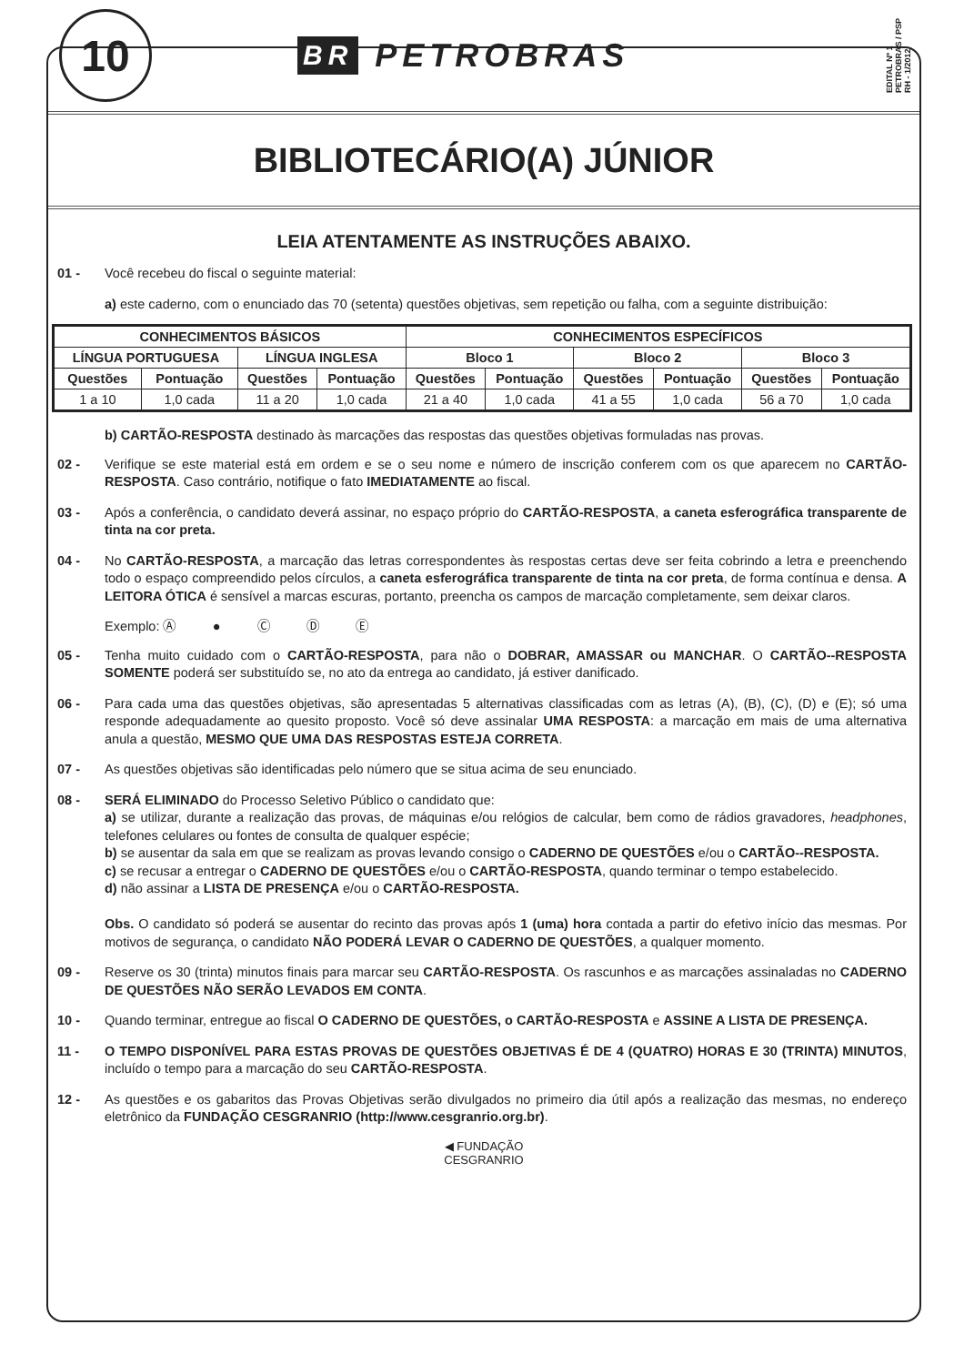10
BR PETROBRAS
EDITAL Nº 1
PETROBRAS / PSP
RH - 1/2012
BIBLIOTECÁRIO(A) JÚNIOR
LEIA ATENTAMENTE AS INSTRUÇÕES ABAIXO.
01 - Você recebeu do fiscal o seguinte material:
a) este caderno, com o enunciado das 70 (setenta) questões objetivas, sem repetição ou falha, com a seguinte distribuição:
| CONHECIMENTOS BÁSICOS | | | | CONHECIMENTOS ESPECÍFICOS | | | | | |
| --- | --- | --- | --- | --- | --- | --- | --- | --- | --- |
| LÍNGUA PORTUGUESA | | LÍNGUA INGLESA | | Bloco 1 | | Bloco 2 | | Bloco 3 | |
| Questões | Pontuação | Questões | Pontuação | Questões | Pontuação | Questões | Pontuação | Questões | Pontuação |
| 1 a 10 | 1,0 cada | 11 a 20 | 1,0 cada | 21 a 40 | 1,0 cada | 41 a 55 | 1,0 cada | 56 a 70 | 1,0 cada |
b) CARTÃO-RESPOSTA destinado às marcações das respostas das questões objetivas formuladas nas provas.
02 - Verifique se este material está em ordem e se o seu nome e número de inscrição conferem com os que aparecem no CARTÃO-RESPOSTA. Caso contrário, notifique o fato IMEDIATAMENTE ao fiscal.
03 - Após a conferência, o candidato deverá assinar, no espaço próprio do CARTÃO-RESPOSTA, a caneta esferográfica transparente de tinta na cor preta.
04 - No CARTÃO-RESPOSTA, a marcação das letras correspondentes às respostas certas deve ser feita cobrindo a letra e preenchendo todo o espaço compreendido pelos círculos, a caneta esferográfica transparente de tinta na cor preta, de forma contínua e densa. A LEITORA ÓTICA é sensível a marcas escuras, portanto, preencha os campos de marcação completamente, sem deixar claros.
Exemplo: Ⓐ ● Ⓒ Ⓓ Ⓔ
05 - Tenha muito cuidado com o CARTÃO-RESPOSTA, para não o DOBRAR, AMASSAR ou MANCHAR. O CARTÃO--RESPOSTA SOMENTE poderá ser substituído se, no ato da entrega ao candidato, já estiver danificado.
06 - Para cada uma das questões objetivas, são apresentadas 5 alternativas classificadas com as letras (A), (B), (C), (D) e (E); só uma responde adequadamente ao quesito proposto. Você só deve assinalar UMA RESPOSTA: a marcação em mais de uma alternativa anula a questão, MESMO QUE UMA DAS RESPOSTAS ESTEJA CORRETA.
07 - As questões objetivas são identificadas pelo número que se situa acima de seu enunciado.
08 - SERÁ ELIMINADO do Processo Seletivo Público o candidato que:
a) se utilizar, durante a realização das provas, de máquinas e/ou relógios de calcular, bem como de rádios gravadores, headphones, telefones celulares ou fontes de consulta de qualquer espécie;
b) se ausentar da sala em que se realizam as provas levando consigo o CADERNO DE QUESTÕES e/ou o CARTÃO--RESPOSTA.
c) se recusar a entregar o CADERNO DE QUESTÕES e/ou o CARTÃO-RESPOSTA, quando terminar o tempo estabelecido.
d) não assinar a LISTA DE PRESENÇA e/ou o CARTÃO-RESPOSTA.
Obs. O candidato só poderá se ausentar do recinto das provas após 1 (uma) hora contada a partir do efetivo início das mesmas. Por motivos de segurança, o candidato NÃO PODERÁ LEVAR O CADERNO DE QUESTÕES, a qualquer momento.
09 - Reserve os 30 (trinta) minutos finais para marcar seu CARTÃO-RESPOSTA. Os rascunhos e as marcações assinaladas no CADERNO DE QUESTÕES NÃO SERÃO LEVADOS EM CONTA.
10 - Quando terminar, entregue ao fiscal O CADERNO DE QUESTÕES, o CARTÃO-RESPOSTA e ASSINE A LISTA DE PRESENÇA.
11 - O TEMPO DISPONÍVEL PARA ESTAS PROVAS DE QUESTÕES OBJETIVAS É DE 4 (QUATRO) HORAS E 30 (TRINTA) MINUTOS, incluído o tempo para a marcação do seu CARTÃO-RESPOSTA.
12 - As questões e os gabaritos das Provas Objetivas serão divulgados no primeiro dia útil após a realização das mesmas, no endereço eletrônico da FUNDAÇÃO CESGRANRIO (http://www.cesgranrio.org.br).
◀ FUNDAÇÃO
CESGRANRIO